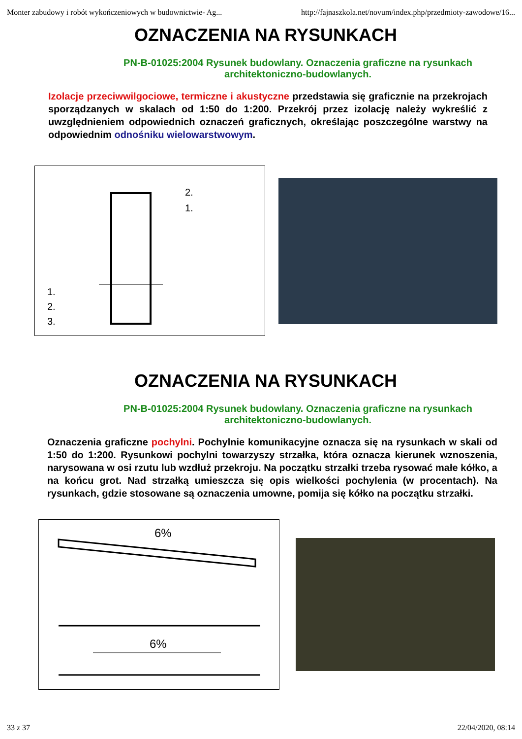Monter zabudowy i robót wykończeniowych w budownictwie- Ag... http://fajnaszkola.net/novum/index.php/przedmioty-zawodowe/16...
OZNACZENIA NA RYSUNKACH
PN-B-01025:2004 Rysunek budowlany. Oznaczenia graficzne na rysunkach architektoniczno-budowlanych.
Izolacje przeciwwilgociowe, termiczne i akustyczne przedstawia się graficznie na przekrojach sporządzanych w skalach od 1:50 do 1:200. Przekrój przez izolację należy wykreślić z uwzględnieniem odpowiednich oznaczeń graficznych, określając poszczególne warstwy na odpowiednim odnośniku wielowarstwowym.
1.
2.
3.
2.
1.
OZNACZENIA NA RYSUNKACH
PN-B-01025:2004 Rysunek budowlany. Oznaczenia graficzne na rysunkach architektoniczno-budowlanych.
Oznaczenia graficzne pochylni. Pochylnie komunikacyjne oznacza się na rysunkach w skali od 1:50 do 1:200. Rysunkowi pochylni towarzyszy strzałka, która oznacza kierunek wznoszenia, narysowana w osi rzutu lub wzdłuż przekroju. Na początku strzałki trzeba rysować małe kółko, a na końcu grot. Nad strzałką umieszcza się opis wielkości pochylenia (w procentach). Na rysunkach, gdzie stosowane są oznaczenia umowne, pomija się kółko na początku strzałki.
6%
6%
33 z 37 22/04/2020, 08:14